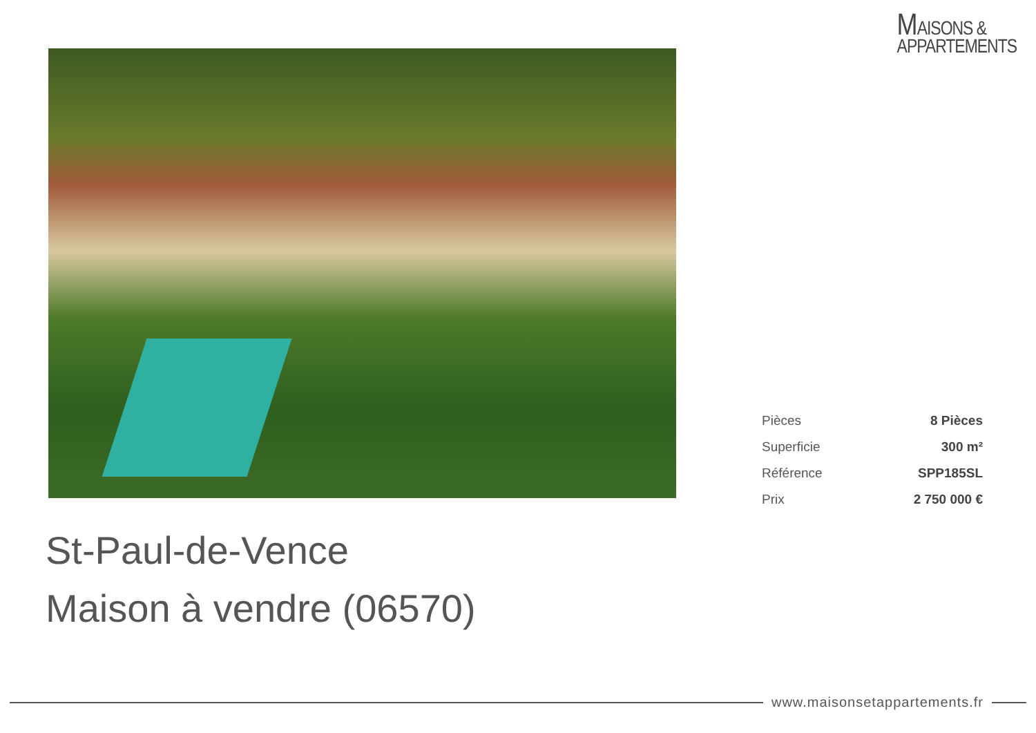MAISONS &
APPARTEMENTS
| Pièces | 8 Pièces |
| Superficie | 300 m² |
| Référence | SPP185SL |
| Prix | 2 750 000 € |
St-Paul-de-Vence
Maison à vendre (06570)
www.maisonsetappartements.fr